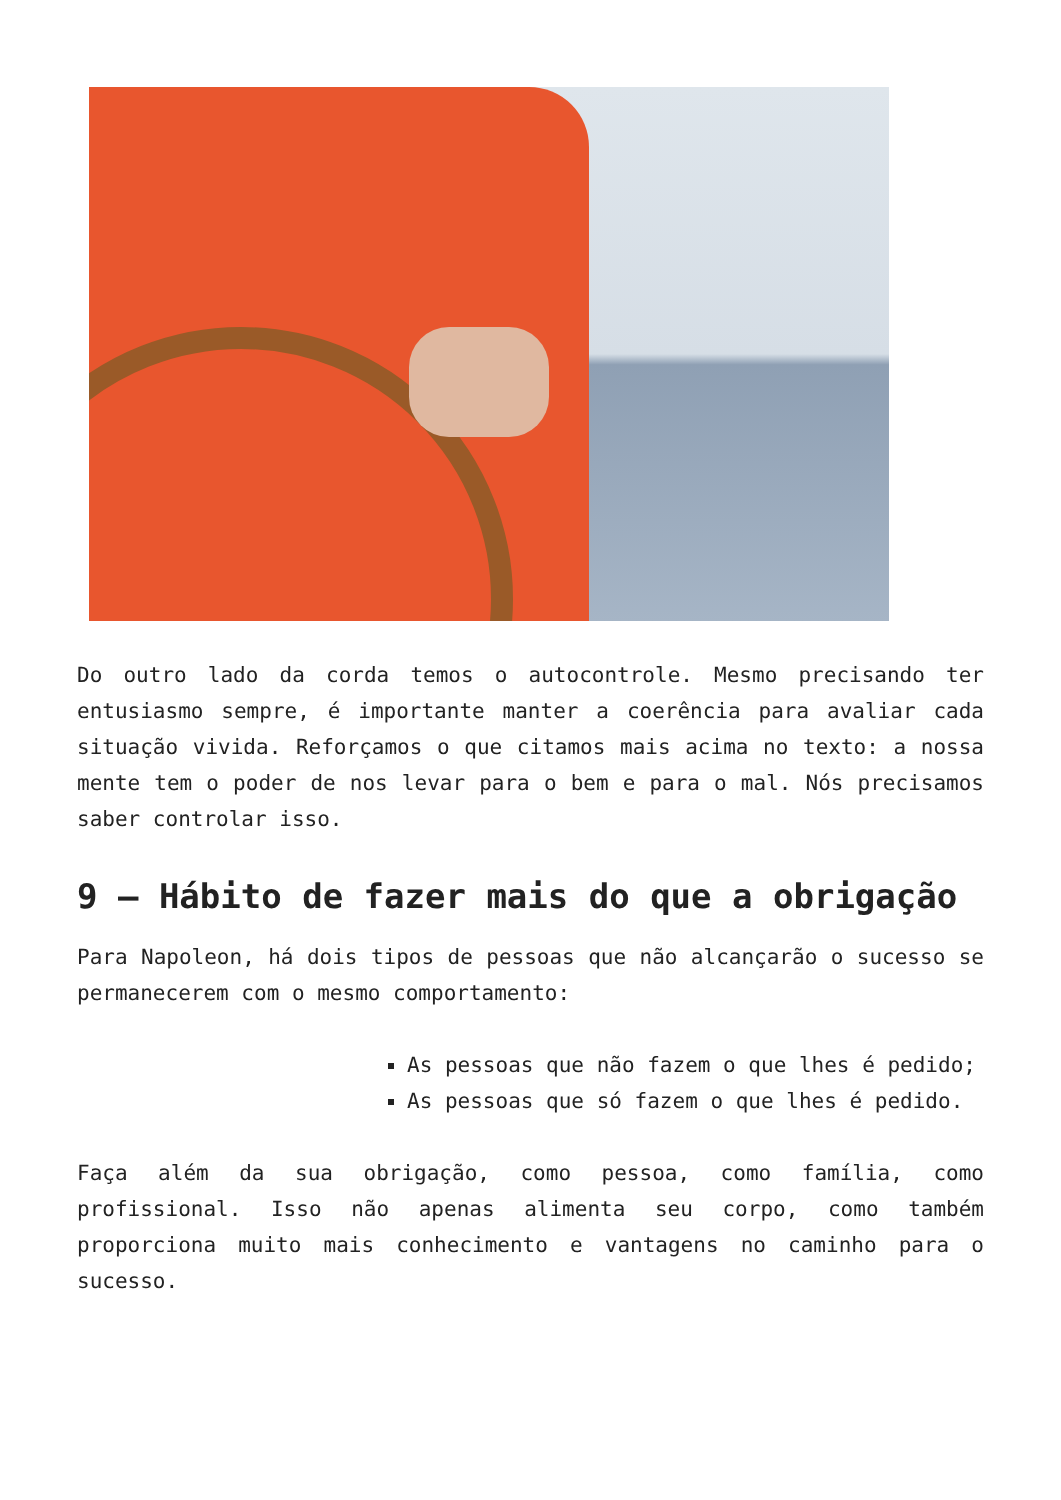Do outro lado da corda temos o autocontrole. Mesmo precisando ter entusiasmo sempre, é importante manter a coerência para avaliar cada situação vivida. Reforçamos o que citamos mais acima no texto: a nossa mente tem o poder de nos levar para o bem e para o mal. Nós precisamos saber controlar isso.
9 – Hábito de fazer mais do que a obrigação
Para Napoleon, há dois tipos de pessoas que não alcançarão o sucesso se permanecerem com o mesmo comportamento:
As pessoas que não fazem o que lhes é pedido;
As pessoas que só fazem o que lhes é pedido.
Faça além da sua obrigação, como pessoa, como família, como profissional. Isso não apenas alimenta seu corpo, como também proporciona muito mais conhecimento e vantagens no caminho para o sucesso.